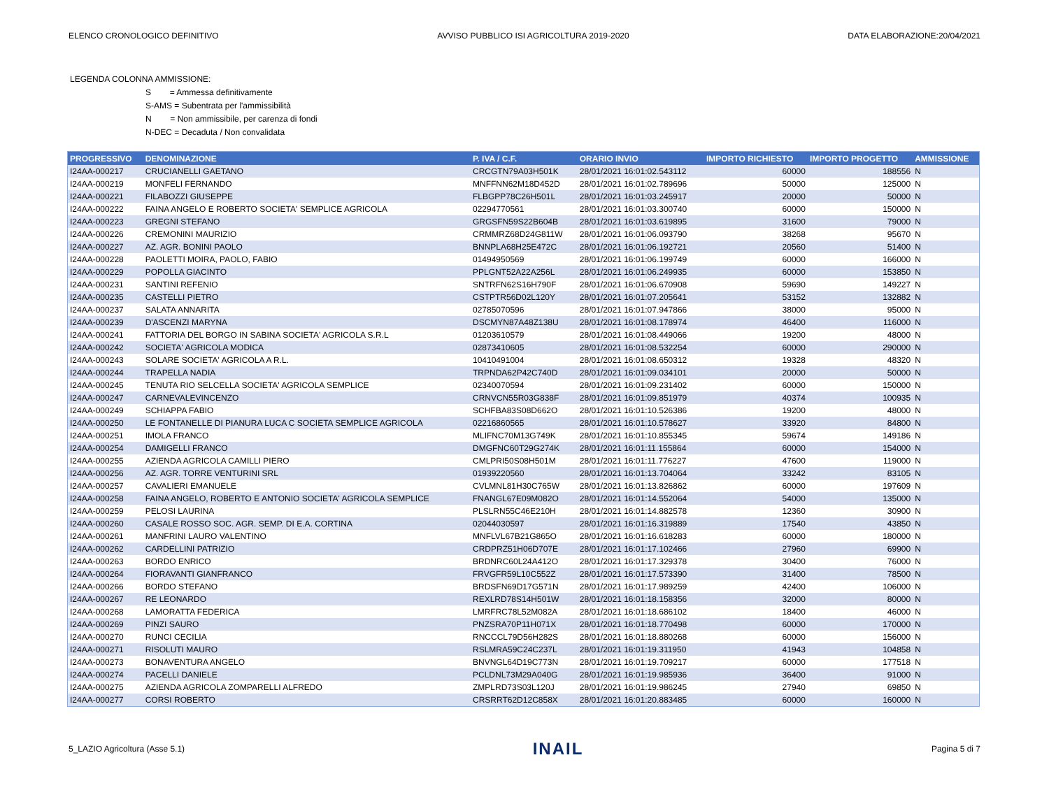ELENCO CRONOLOGICO DEFINITIVO AVVISO PUBBLICO ISI AGRICOLTURA 2019-2020 DATA ELABORAZIONE:20/04/2021
LEGENDA COLONNA AMMISSIONE:
S = Ammessa definitivamente
S-AMS = Subentrata per l'ammissibilità
N = Non ammissibile, per carenza di fondi
N-DEC = Decaduta / Non convalidata
| PROGRESSIVO | DENOMINAZIONE | P. IVA / C.F. | ORARIO INVIO | IMPORTO RICHIESTO | IMPORTO PROGETTO | AMMISSIONE |
| --- | --- | --- | --- | --- | --- | --- |
| I24AA-000217 | CRUCIANELLI GAETANO | CRCGTN79A03H501K | 28/01/2021 16:01:02.543112 | 60000 | 188556 | N |
| I24AA-000219 | MONFELI FERNANDO | MNFFNN62M18D452D | 28/01/2021 16:01:02.789696 | 50000 | 125000 | N |
| I24AA-000221 | FILABOZZI GIUSEPPE | FLBGPP78C26H501L | 28/01/2021 16:01:03.245917 | 20000 | 50000 | N |
| I24AA-000222 | FAINA ANGELO E ROBERTO SOCIETA' SEMPLICE AGRICOLA | 02294770561 | 28/01/2021 16:01:03.300740 | 60000 | 150000 | N |
| I24AA-000223 | GREGNI STEFANO | GRGSFN59S22B604B | 28/01/2021 16:01:03.619895 | 31600 | 79000 | N |
| I24AA-000226 | CREMONINI MAURIZIO | CRMMRZ68D24G811W | 28/01/2021 16:01:06.093790 | 38268 | 95670 | N |
| I24AA-000227 | AZ. AGR. BONINI PAOLO | BNNPLA68H25E472C | 28/01/2021 16:01:06.192721 | 20560 | 51400 | N |
| I24AA-000228 | PAOLETTI MOIRA, PAOLO, FABIO | 01494950569 | 28/01/2021 16:01:06.199749 | 60000 | 166000 | N |
| I24AA-000229 | POPOLLA GIACINTO | PPLGNT52A22A256L | 28/01/2021 16:01:06.249935 | 60000 | 153850 | N |
| I24AA-000231 | SANTINI REFENIO | SNTRFN62S16H790F | 28/01/2021 16:01:06.670908 | 59690 | 149227 | N |
| I24AA-000235 | CASTELLI PIETRO | CSTPTR56D02L120Y | 28/01/2021 16:01:07.205641 | 53152 | 132882 | N |
| I24AA-000237 | SALATA ANNARITA | 02785070596 | 28/01/2021 16:01:07.947866 | 38000 | 95000 | N |
| I24AA-000239 | D'ASCENZI MARYNA | DSCMYN87A48Z138U | 28/01/2021 16:01:08.178974 | 46400 | 116000 | N |
| I24AA-000241 | FATTORIA DEL BORGO IN SABINA SOCIETA' AGRICOLA S.R.L | 01203610579 | 28/01/2021 16:01:08.449066 | 19200 | 48000 | N |
| I24AA-000242 | SOCIETA' AGRICOLA MODICA | 02873410605 | 28/01/2021 16:01:08.532254 | 60000 | 290000 | N |
| I24AA-000243 | SOLARE SOCIETA' AGRICOLA A R.L. | 10410491004 | 28/01/2021 16:01:08.650312 | 19328 | 48320 | N |
| I24AA-000244 | TRAPELLA NADIA | TRPNDA62P42C740D | 28/01/2021 16:01:09.034101 | 20000 | 50000 | N |
| I24AA-000245 | TENUTA RIO SELCELLA SOCIETA' AGRICOLA SEMPLICE | 02340070594 | 28/01/2021 16:01:09.231402 | 60000 | 150000 | N |
| I24AA-000247 | CARNEVALEVINCENZO | CRNVCN55R03G838F | 28/01/2021 16:01:09.851979 | 40374 | 100935 | N |
| I24AA-000249 | SCHIAPPA FABIO | SCHFBA83S08D662O | 28/01/2021 16:01:10.526386 | 19200 | 48000 | N |
| I24AA-000250 | LE FONTANELLE DI PIANURA LUCA C SOCIETA SEMPLICE AGRICOLA | 02216860565 | 28/01/2021 16:01:10.578627 | 33920 | 84800 | N |
| I24AA-000251 | IMOLA FRANCO | MLIFNC70M13G749K | 28/01/2021 16:01:10.855345 | 59674 | 149186 | N |
| I24AA-000254 | DAMIGELLI FRANCO | DMGFNC60T29G274K | 28/01/2021 16:01:11.155864 | 60000 | 154000 | N |
| I24AA-000255 | AZIENDA AGRICOLA CAMILLI PIERO | CMLPRI50S08H501M | 28/01/2021 16:01:11.776227 | 47600 | 119000 | N |
| I24AA-000256 | AZ. AGR. TORRE VENTURINI SRL | 01939220560 | 28/01/2021 16:01:13.704064 | 33242 | 83105 | N |
| I24AA-000257 | CAVALIERI EMANUELE | CVLMNL81H30C765W | 28/01/2021 16:01:13.826862 | 60000 | 197609 | N |
| I24AA-000258 | FAINA ANGELO, ROBERTO E ANTONIO SOCIETA' AGRICOLA SEMPLICE | FNANGL67E09M082O | 28/01/2021 16:01:14.552064 | 54000 | 135000 | N |
| I24AA-000259 | PELOSI LAURINA | PLSLRN55C46E210H | 28/01/2021 16:01:14.882578 | 12360 | 30900 | N |
| I24AA-000260 | CASALE ROSSO SOC. AGR. SEMP. DI E.A. CORTINA | 02044030597 | 28/01/2021 16:01:16.319889 | 17540 | 43850 | N |
| I24AA-000261 | MANFRINI LAURO VALENTINO | MNFLVL67B21G865O | 28/01/2021 16:01:16.618283 | 60000 | 180000 | N |
| I24AA-000262 | CARDELLINI PATRIZIO | CRDPRZ51H06D707E | 28/01/2021 16:01:17.102466 | 27960 | 69900 | N |
| I24AA-000263 | BORDO ENRICO | BRDNRC60L24A412O | 28/01/2021 16:01:17.329378 | 30400 | 76000 | N |
| I24AA-000264 | FIORAVANTI GIANFRANCO | FRVGFR59L10C552Z | 28/01/2021 16:01:17.573390 | 31400 | 78500 | N |
| I24AA-000266 | BORDO STEFANO | BRDSFN69D17G571N | 28/01/2021 16:01:17.989259 | 42400 | 106000 | N |
| I24AA-000267 | RE LEONARDO | REXLRD78S14H501W | 28/01/2021 16:01:18.158356 | 32000 | 80000 | N |
| I24AA-000268 | LAMORATTA FEDERICA | LMRFRC78L52M082A | 28/01/2021 16:01:18.686102 | 18400 | 46000 | N |
| I24AA-000269 | PINZI SAURO | PNZSRA70P11H071X | 28/01/2021 16:01:18.770498 | 60000 | 170000 | N |
| I24AA-000270 | RUNCI CECILIA | RNCCCL79D56H282S | 28/01/2021 16:01:18.880268 | 60000 | 156000 | N |
| I24AA-000271 | RISOLUTI MAURO | RSLMRA59C24C237L | 28/01/2021 16:01:19.311950 | 41943 | 104858 | N |
| I24AA-000273 | BONAVENTURA ANGELO | BNVNGL64D19C773N | 28/01/2021 16:01:19.709217 | 60000 | 177518 | N |
| I24AA-000274 | PACELLI DANIELE | PCLDNL73M29A040G | 28/01/2021 16:01:19.985936 | 36400 | 91000 | N |
| I24AA-000275 | AZIENDA AGRICOLA ZOMPARELLI ALFREDO | ZMPLRD73S03L120J | 28/01/2021 16:01:19.986245 | 27940 | 69850 | N |
| I24AA-000277 | CORSI ROBERTO | CRSRRT62D12C858X | 28/01/2021 16:01:20.883485 | 60000 | 160000 | N |
5_LAZIO Agricoltura (Asse 5.1) INAIL Pagina 5 di 7